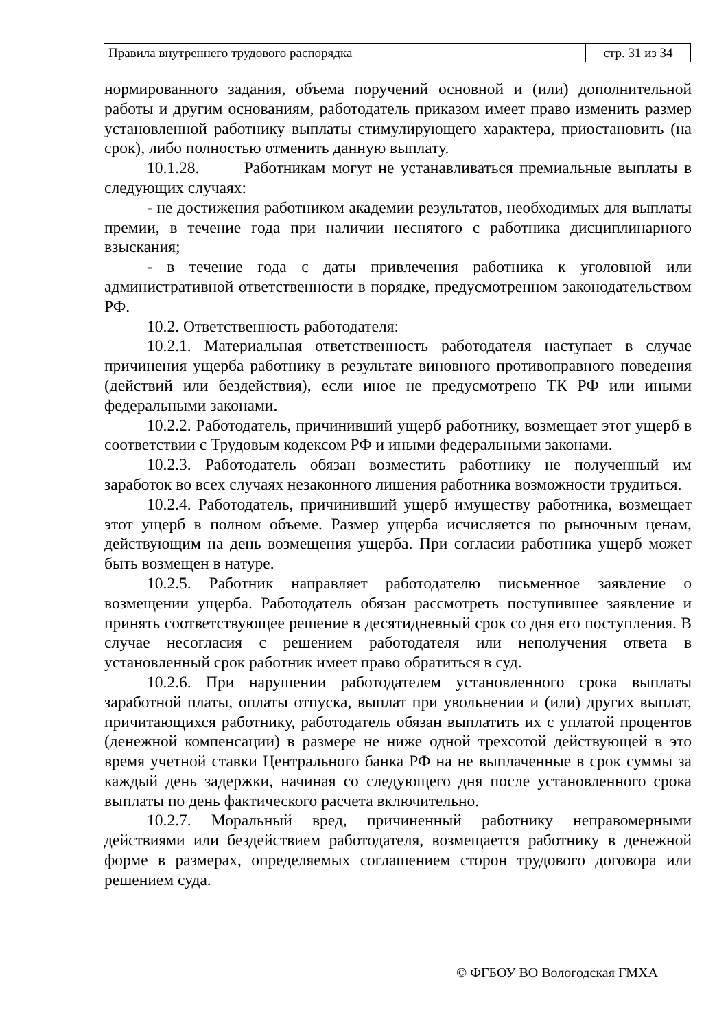| Правила внутреннего трудового распорядка | стр. 31 из 34 |
нормированного задания, объема поручений основной и (или) дополнительной работы и другим основаниям, работодатель приказом имеет право изменить размер установленной работнику выплаты стимулирующего характера, приостановить (на срок), либо полностью отменить данную выплату.
10.1.28. Работникам могут не устанавливаться премиальные выплаты в следующих случаях:
- не достижения работником академии результатов, необходимых для выплаты премии, в течение года при наличии неснятого с работника дисциплинарного взыскания;
- в течение года с даты привлечения работника к уголовной или административной ответственности в порядке, предусмотренном законодательством РФ.
10.2. Ответственность работодателя:
10.2.1. Материальная ответственность работодателя наступает в случае причинения ущерба работнику в результате виновного противоправного поведения (действий или бездействия), если иное не предусмотрено ТК РФ или иными федеральными законами.
10.2.2. Работодатель, причинивший ущерб работнику, возмещает этот ущерб в соответствии с Трудовым кодексом РФ и иными федеральными законами.
10.2.3. Работодатель обязан возместить работнику не полученный им заработок во всех случаях незаконного лишения работника возможности трудиться.
10.2.4. Работодатель, причинивший ущерб имуществу работника, возмещает этот ущерб в полном объеме. Размер ущерба исчисляется по рыночным ценам, действующим на день возмещения ущерба. При согласии работника ущерб может быть возмещен в натуре.
10.2.5. Работник направляет работодателю письменное заявление о возмещении ущерба. Работодатель обязан рассмотреть поступившее заявление и принять соответствующее решение в десятидневный срок со дня его поступления. В случае несогласия с решением работодателя или неполучения ответа в установленный срок работник имеет право обратиться в суд.
10.2.6. При нарушении работодателем установленного срока выплаты заработной платы, оплаты отпуска, выплат при увольнении и (или) других выплат, причитающихся работнику, работодатель обязан выплатить их с уплатой процентов (денежной компенсации) в размере не ниже одной трехсотой действующей в это время учетной ставки Центрального банка РФ на не выплаченные в срок суммы за каждый день задержки, начиная со следующего дня после установленного срока выплаты по день фактического расчета включительно.
10.2.7. Моральный вред, причиненный работнику неправомерными действиями или бездействием работодателя, возмещается работнику в денежной форме в размерах, определяемых соглашением сторон трудового договора или решением суда.
© ФГБОУ ВО Вологодская ГМХА